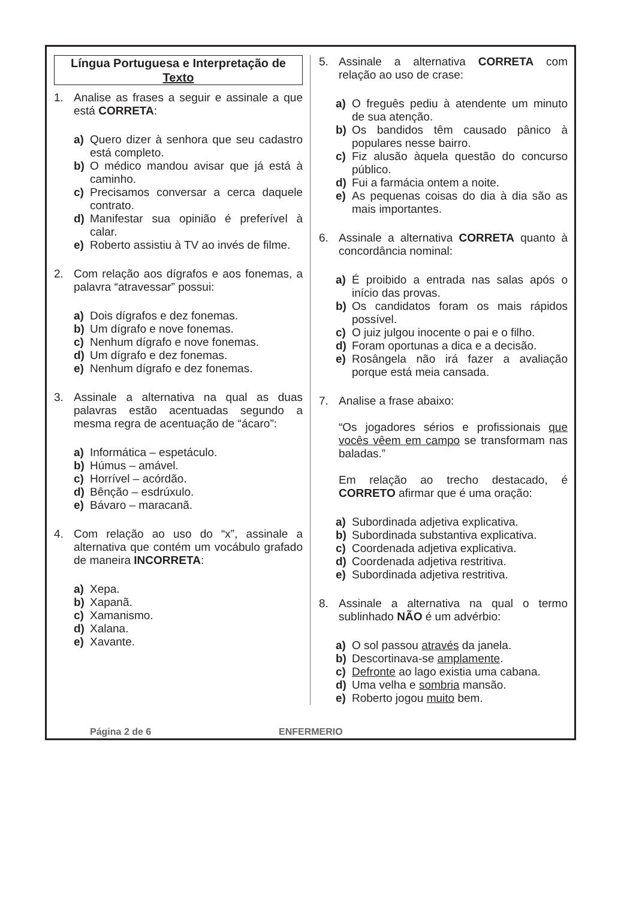Língua Portuguesa e Interpretação de Texto
1. Analise as frases a seguir e assinale a que está CORRETA:
a) Quero dizer à senhora que seu cadastro está completo.
b) O médico mandou avisar que já está à caminho.
c) Precisamos conversar a cerca daquele contrato.
d) Manifestar sua opinião é preferível à calar.
e) Roberto assistiu à TV ao invés de filme.
2. Com relação aos dígrafos e aos fonemas, a palavra “atravessar” possui:
a) Dois dígrafos e dez fonemas.
b) Um dígrafo e nove fonemas.
c) Nenhum dígrafo e nove fonemas.
d) Um dígrafo e dez fonemas.
e) Nenhum dígrafo e dez fonemas.
3. Assinale a alternativa na qual as duas palavras estão acentuadas segundo a mesma regra de acentuação de “ácaro”:
a) Informática – espetáculo.
b) Húmus – amável.
c) Horrível – acórdão.
d) Bênção – esdrúxulo.
e) Bávaro – maracanã.
4. Com relação ao uso do “x”, assinale a alternativa que contém um vocábulo grafado de maneira INCORRETA:
a) Xepa.
b) Xapanã.
c) Xamanismo.
d) Xalana.
e) Xavante.
5. Assinale a alternativa CORRETA com relação ao uso de crase:
a) O freguês pediu à atendente um minuto de sua atenção.
b) Os bandidos têm causado pânico à populares nesse bairro.
c) Fiz alusão àquela questão do concurso público.
d) Fui a farmácia ontem a noite.
e) As pequenas coisas do dia à dia são as mais importantes.
6. Assinale a alternativa CORRETA quanto à concordância nominal:
a) É proibido a entrada nas salas após o início das provas.
b) Os candidatos foram os mais rápidos possível.
c) O juiz julgou inocente o pai e o filho.
d) Foram oportunas a dica e a decisão.
e) Rosângela não irá fazer a avaliação porque está meia cansada.
7. Analise a frase abaixo:
“Os jogadores sérios e profissionais que vocês vêem em campo se transformam nas baladas.”
Em relação ao trecho destacado, é CORRETO afirmar que é uma oração:
a) Subordinada adjetiva explicativa.
b) Subordinada substantiva explicativa.
c) Coordenada adjetiva explicativa.
d) Coordenada adjetiva restritiva.
e) Subordinada adjetiva restritiva.
8. Assinale a alternativa na qual o termo sublinhado NÃO é um advérbio:
a) O sol passou através da janela.
b) Descortinava-se amplamente.
c) Defronte ao lago existia uma cabana.
d) Uma velha e sombria mansão.
e) Roberto jogou muito bem.
Página 2 de 6 ENFERMERIO